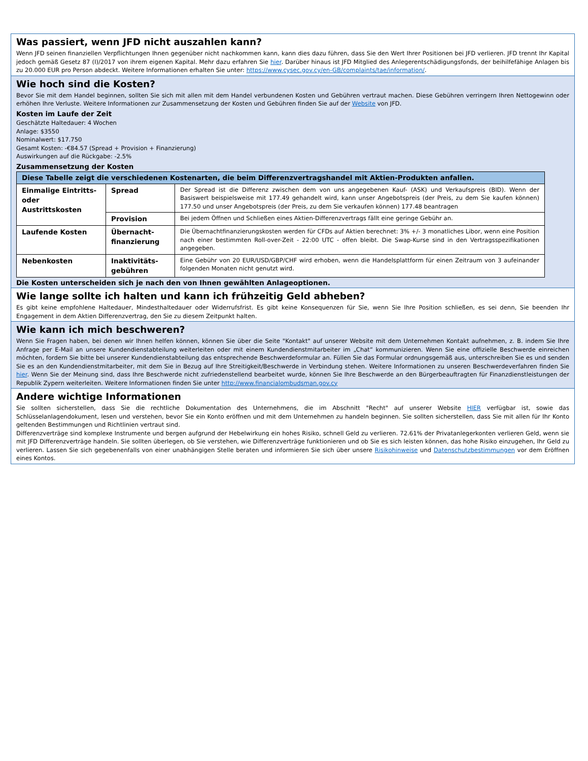Was passiert, wenn JFD nicht auszahlen kann?
Wenn JFD seinen finanziellen Verpflichtungen Ihnen gegenüber nicht nachkommen kann, kann dies dazu führen, dass Sie den Wert Ihrer Positionen bei JFD verlieren. JFD trennt Ihr Kapital jedoch gemäß Gesetz 87 (I)/2017 von ihrem eigenen Kapital. Mehr dazu erfahren Sie hier. Darüber hinaus ist JFD Mitglied des Anlegerentschädigungsfonds, der beihilfefähige Anlagen bis zu 20.000 EUR pro Person abdeckt. Weitere Informationen erhalten Sie unter: https://www.cysec.gov.cy/en-GB/complaints/tae/information/.
Wie hoch sind die Kosten?
Bevor Sie mit dem Handel beginnen, sollten Sie sich mit allen mit dem Handel verbundenen Kosten und Gebühren vertraut machen. Diese Gebühren verringern Ihren Nettogewinn oder erhöhen Ihre Verluste. Weitere Informationen zur Zusammensetzung der Kosten und Gebühren finden Sie auf der Website von JFD.
Kosten im Laufe der Zeit
Geschätzte Haltedauer: 4 Wochen
Anlage: $3550
Nominalwert: $17.750
Gesamt Kosten: -€84.57 (Spread + Provision + Finanzierung)
Auswirkungen auf die Rückgabe: -2.5%
Zusammensetzung der Kosten
| Diese Tabelle zeigt die verschiedenen Kostenarten, die beim Differenzvertragshandel mit Aktien-Produkten anfallen. | | |
| --- | --- | --- |
| Einmalige Eintritts- oder Austrittskosten | Spread | Der Spread ist die Differenz zwischen dem von uns angegebenen Kauf- (ASK) und Verkaufspreis (BID). Wenn der Basiswert beispielsweise mit 177.49 gehandelt wird, kann unser Angebotspreis (der Preis, zu dem Sie kaufen können) 177.50 und unser Angebotspreis (der Preis, zu dem Sie verkaufen können) 177.48 beantragen |
| | Provision | Bei jedem Öffnen und Schließen eines Aktien-Differenzvertrags fällt eine geringe Gebühr an. |
| Laufende Kosten | Übernacht-finanzierung | Die Übernachtfinanzierungskosten werden für CFDs auf Aktien berechnet: 3% +/- 3 monatliches Libor, wenn eine Position nach einer bestimmten Roll-over-Zeit - 22:00 UTC - offen bleibt. Die Swap-Kurse sind in den Vertragsspezifikationen angegeben. |
| Nebenkosten | Inaktivitäts-gebühren | Eine Gebühr von 20 EUR/USD/GBP/CHF wird erhoben, wenn die Handelsplattform für einen Zeitraum von 3 aufeinander folgenden Monaten nicht genutzt wird. |
Die Kosten unterscheiden sich je nach den von Ihnen gewählten Anlageoptionen.
Wie lange sollte ich halten und kann ich frühzeitig Geld abheben?
Es gibt keine empfohlene Haltedauer, Mindesthaltedauer oder Widerrufsfrist. Es gibt keine Konsequenzen für Sie, wenn Sie Ihre Position schließen, es sei denn, Sie beenden Ihr Engagement in dem Aktien Differenzvertrag, den Sie zu diesem Zeitpunkt halten.
Wie kann ich mich beschweren?
Wenn Sie Fragen haben, bei denen wir Ihnen helfen können, können Sie über die Seite "Kontakt" auf unserer Website mit dem Unternehmen Kontakt aufnehmen, z. B. indem Sie Ihre Anfrage per E-Mail an unsere Kundendienstabteilung weiterleiten oder mit einem Kundendienstmitarbeiter im „Chat“ kommunizieren. Wenn Sie eine offizielle Beschwerde einreichen möchten, fordern Sie bitte bei unserer Kundendienstabteilung das entsprechende Beschwerdeformular an. Füllen Sie das Formular ordnungsgemäß aus, unterschreiben Sie es und senden Sie es an den Kundendienstmitarbeiter, mit dem Sie in Bezug auf Ihre Streitigkeit/Beschwerde in Verbindung stehen. Weitere Informationen zu unseren Beschwerdeverfahren finden Sie hier. Wenn Sie der Meinung sind, dass Ihre Beschwerde nicht zufriedenstellend bearbeitet wurde, können Sie Ihre Beschwerde an den Bürgerbeauftragten für Finanzdienstleistungen der Republik Zypern weiterleiten. Weitere Informationen finden Sie unter http://www.financialombudsman.gov.cy
Andere wichtige Informationen
Sie sollten sicherstellen, dass Sie die rechtliche Dokumentation des Unternehmens, die im Abschnitt "Recht" auf unserer Website HIER verfügbar ist, sowie das Schlüsselanlagendokument, lesen und verstehen, bevor Sie ein Konto eröffnen und mit dem Unternehmen zu handeln beginnen. Sie sollten sicherstellen, dass Sie mit allen für Ihr Konto geltenden Bestimmungen und Richtlinien vertraut sind.
Differenzverträge sind komplexe Instrumente und bergen aufgrund der Hebelwirkung ein hohes Risiko, schnell Geld zu verlieren. 72.61% der Privatanlegerkonten verlieren Geld, wenn sie mit JFD Differenzverträge handeln. Sie sollten überlegen, ob Sie verstehen, wie Differenzverträge funktionieren und ob Sie es sich leisten können, das hohe Risiko einzugehen, Ihr Geld zu verlieren. Lassen Sie sich gegebenenfalls von einer unabhängigen Stelle beraten und informieren Sie sich über unsere Risikohinweise und Datenschutzbestimmungen vor dem Eröffnen eines Kontos.